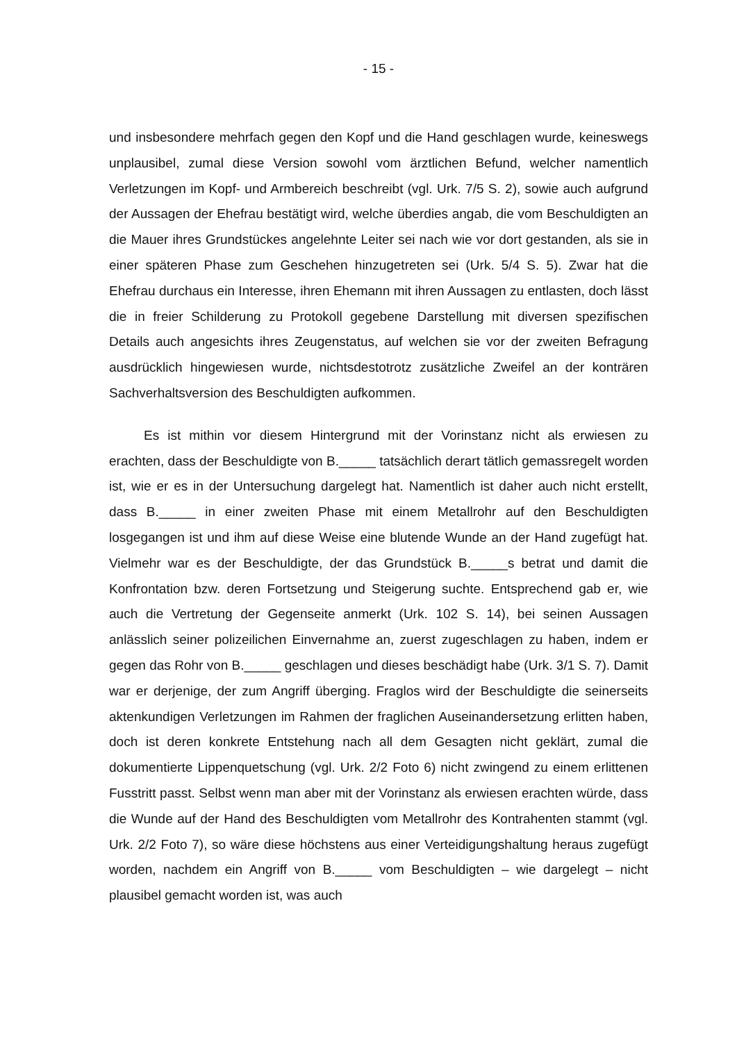- 15 -
und insbesondere mehrfach gegen den Kopf und die Hand geschlagen wurde, keineswegs unplausibel, zumal diese Version sowohl vom ärztlichen Befund, welcher namentlich Verletzungen im Kopf- und Armbereich beschreibt (vgl. Urk. 7/5 S. 2), sowie auch aufgrund der Aussagen der Ehefrau bestätigt wird, welche überdies angab, die vom Beschuldigten an die Mauer ihres Grundstückes angelehnte Leiter sei nach wie vor dort gestanden, als sie in einer späteren Phase zum Geschehen hinzugetreten sei (Urk. 5/4 S. 5). Zwar hat die Ehefrau durchaus ein Interesse, ihren Ehemann mit ihren Aussagen zu entlasten, doch lässt die in freier Schilderung zu Protokoll gegebene Darstellung mit diversen spezifischen Details auch angesichts ihres Zeugenstatus, auf welchen sie vor der zweiten Befragung ausdrücklich hingewiesen wurde, nichtsdestotrotz zusätzliche Zweifel an der konträren Sachverhaltsversion des Beschuldigten aufkommen.
Es ist mithin vor diesem Hintergrund mit der Vorinstanz nicht als erwiesen zu erachten, dass der Beschuldigte von B._____ tatsächlich derart tätlich gemassregelt worden ist, wie er es in der Untersuchung dargelegt hat. Namentlich ist daher auch nicht erstellt, dass B._____ in einer zweiten Phase mit einem Metallrohr auf den Beschuldigten losgegangen ist und ihm auf diese Weise eine blutende Wunde an der Hand zugefügt hat. Vielmehr war es der Beschuldigte, der das Grundstück B._____s betrat und damit die Konfrontation bzw. deren Fortsetzung und Steigerung suchte. Entsprechend gab er, wie auch die Vertretung der Gegenseite anmerkt (Urk. 102 S. 14), bei seinen Aussagen anlässlich seiner polizeilichen Einvernahme an, zuerst zugeschlagen zu haben, indem er gegen das Rohr von B._____ geschlagen und dieses beschädigt habe (Urk. 3/1 S. 7). Damit war er derjenige, der zum Angriff überging. Fraglos wird der Beschuldigte die seinerseits aktenkundigen Verletzungen im Rahmen der fraglichen Auseinandersetzung erlitten haben, doch ist deren konkrete Entstehung nach all dem Gesagten nicht geklärt, zumal die dokumentierte Lippenquetschung (vgl. Urk. 2/2 Foto 6) nicht zwingend zu einem erlittenen Fusstritt passt. Selbst wenn man aber mit der Vorinstanz als erwiesen erachten würde, dass die Wunde auf der Hand des Beschuldigten vom Metallrohr des Kontrahenten stammt (vgl. Urk. 2/2 Foto 7), so wäre diese höchstens aus einer Verteidigungshaltung heraus zugefügt worden, nachdem ein Angriff von B._____ vom Beschuldigten – wie dargelegt – nicht plausibel gemacht worden ist, was auch